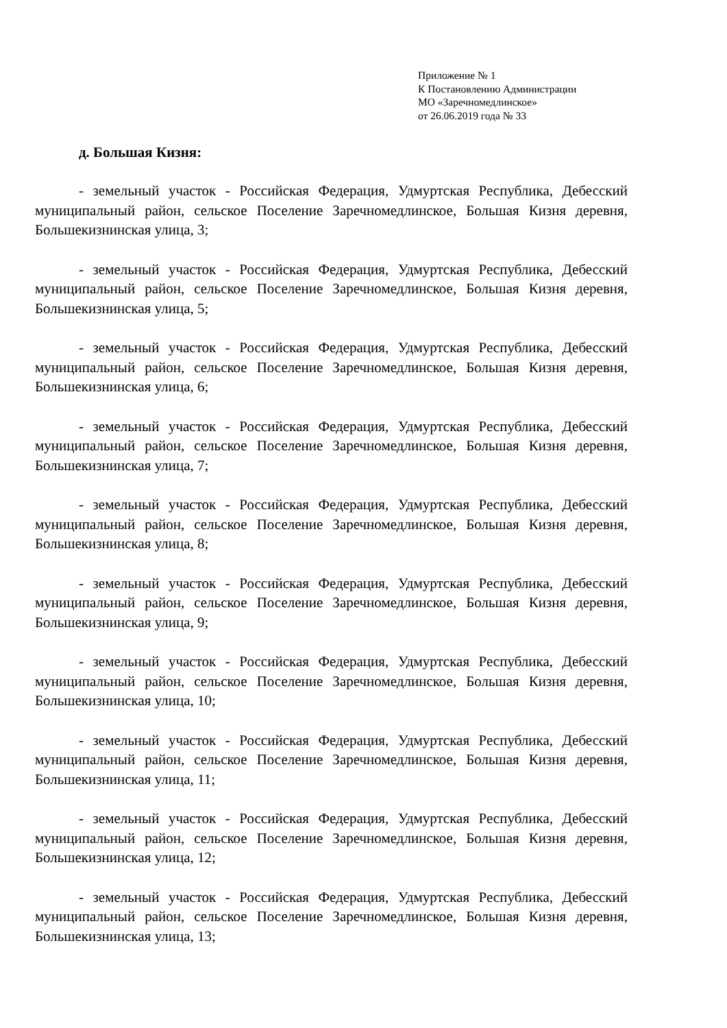Приложение № 1
К Постановлению Администрации
МО «Заречномедлинское»
от 26.06.2019 года № 33
д. Большая Кизня:
- земельный участок - Российская Федерация, Удмуртская Республика, Дебесский муниципальный район, сельское Поселение Заречномедлинское, Большая Кизня деревня, Большекизнинская улица, 3;
- земельный участок - Российская Федерация, Удмуртская Республика, Дебесский муниципальный район, сельское Поселение Заречномедлинское, Большая Кизня деревня, Большекизнинская улица, 5;
- земельный участок - Российская Федерация, Удмуртская Республика, Дебесский муниципальный район, сельское Поселение Заречномедлинское, Большая Кизня деревня, Большекизнинская улица, 6;
- земельный участок - Российская Федерация, Удмуртская Республика, Дебесский муниципальный район, сельское Поселение Заречномедлинское, Большая Кизня деревня, Большекизнинская улица, 7;
- земельный участок - Российская Федерация, Удмуртская Республика, Дебесский муниципальный район, сельское Поселение Заречномедлинское, Большая Кизня деревня, Большекизнинская улица, 8;
- земельный участок - Российская Федерация, Удмуртская Республика, Дебесский муниципальный район, сельское Поселение Заречномедлинское, Большая Кизня деревня, Большекизнинская улица, 9;
- земельный участок - Российская Федерация, Удмуртская Республика, Дебесский муниципальный район, сельское Поселение Заречномедлинское, Большая Кизня деревня, Большекизнинская улица, 10;
- земельный участок - Российская Федерация, Удмуртская Республика, Дебесский муниципальный район, сельское Поселение Заречномедлинское, Большая Кизня деревня, Большекизнинская улица, 11;
- земельный участок - Российская Федерация, Удмуртская Республика, Дебесский муниципальный район, сельское Поселение Заречномедлинское, Большая Кизня деревня, Большекизнинская улица, 12;
- земельный участок - Российская Федерация, Удмуртская Республика, Дебесский муниципальный район, сельское Поселение Заречномедлинское, Большая Кизня деревня, Большекизнинская улица, 13;